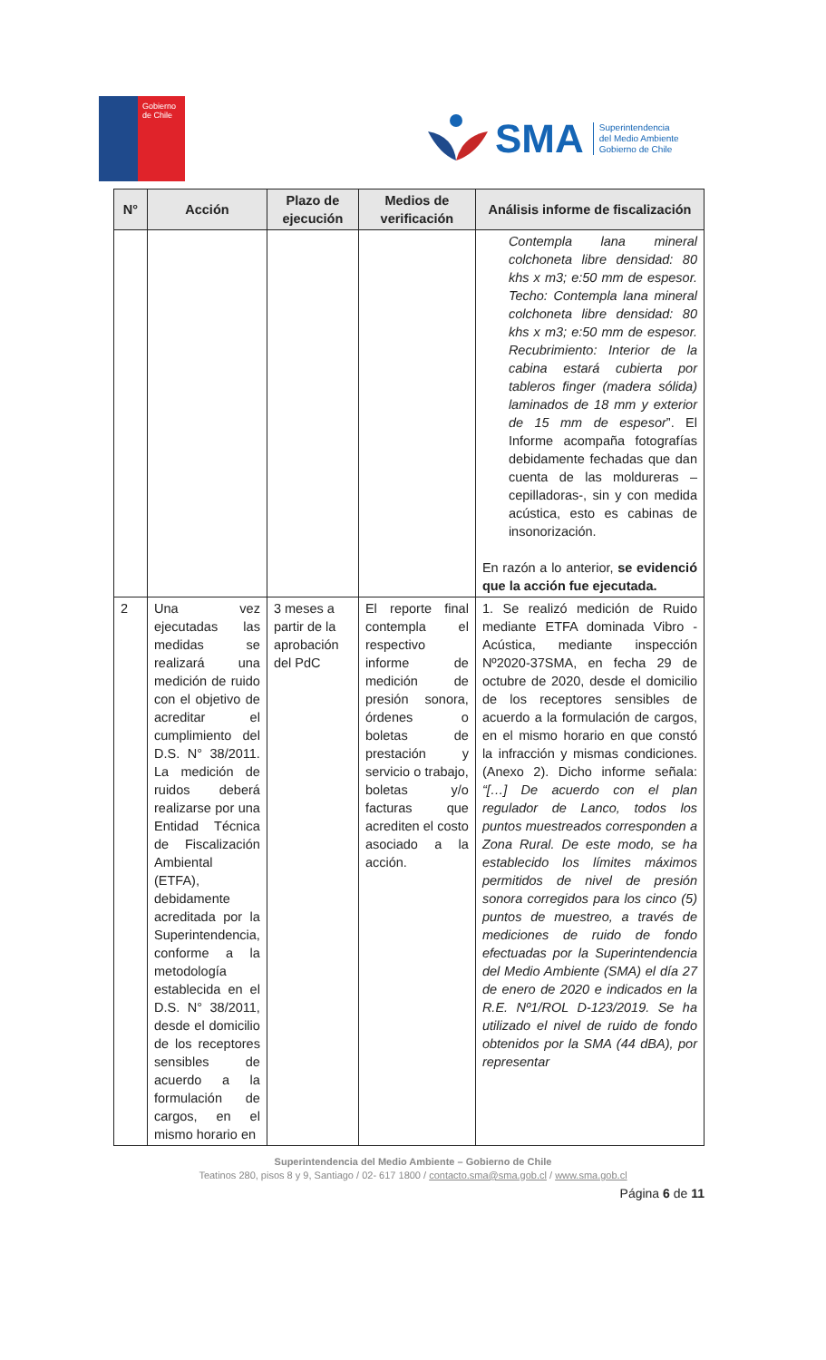Gobierno
de Chile
SMA Superintendencia
del Medio Ambiente
Gobierno de Chile
| N° | Acción | Plazo de ejecución | Medios de verificación | Análisis informe de fiscalización |
| --- | --- | --- | --- | --- |
| | | | | Contempla lana mineral colchoneta libre densidad: 80 khs x m3; e:50 mm de espesor. Techo: Contempla lana mineral colchoneta libre densidad: 80 khs x m3; e:50 mm de espesor. Recubrimiento: Interior de la cabina estará cubierta por tableros finger (madera sólida) laminados de 18 mm y exterior de 15 mm de espesor ”. El Informe acompaña fotografías debidamente fechadas que dan cuenta de las moldureras – cepilladoras-, sin y con medida acústica, esto es cabinas de insonorización. En razón a lo anterior, se evidenció que la acción fue ejecutada. |
| 2 | Una vez ejecutadas las medidas se realizará una medición de ruido con el objetivo de acreditar el cumplimiento del D.S. N° 38/2011. La medición de ruidos deberá realizarse por una Entidad Técnica de Fiscalización Ambiental (ETFA), debidamente acreditada por la Superintendencia, conforme a la metodología establecida en el D.S. N° 38/2011, desde el domicilio de los receptores sensibles de acuerdo a la formulación de cargos, en el mismo horario en | 3 meses a partir de la aprobación del PdC | El reporte final contempla el respectivo informe de medición de presión sonora, órdenes o boletas de prestación y servicio o trabajo, boletas y/o facturas que acrediten el costo asociado a la acción. | 1. Se realizó medición de Ruido mediante ETFA dominada Vibro -Acústica, mediante inspección Nº2020-37SMA, en fecha 29 de octubre de 2020, desde el domicilio de los receptores sensibles de acuerdo a la formulación de cargos, en el mismo horario en que constó la infracción y mismas condiciones. (Anexo 2). Dicho informe señala: “[…] De acuerdo con el plan regulador de Lanco, todos los puntos muestreados corresponden a Zona Rural. De este modo, se ha establecido los límites máximos permitidos de nivel de presión sonora corregidos para los cinco (5) puntos de muestreo, a través de mediciones de ruido de fondo efectuadas por la Superintendencia del Medio Ambiente (SMA) el día 27 de enero de 2020 e indicados en la R.E. Nº1/ROL D-123/2019. Se ha utilizado el nivel de ruido de fondo obtenidos por la SMA (44 dBA), por representar |
Superintendencia del Medio Ambiente – Gobierno de Chile
Teatinos 280, pisos 8 y 9, Santiago / 02- 617 1800 / contacto.sma@sma.gob.cl / www.sma.gob.cl
Página 6 de 11